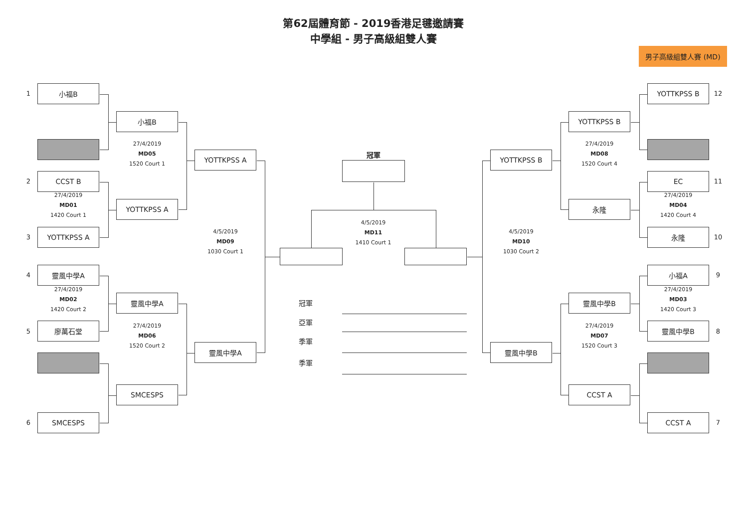第62屆體育節 - 2019香港足毽邀請賽
中學組 - 男子高級組雙人賽
男子高級組雙人賽 (MD)
1
小福B
小福B
27/4/2019
MD05
1520 Court 1
YOTTKPSS A
2
CCST B
27/4/2019
MD01
1420 Court 1
YOTTKPSS A
3
YOTTKPSS A
4/5/2019
MD09
1030 Court 1
4
靈風中學A
27/4/2019
MD02
1420 Court 2
靈風中學A
5
廖萬石堂
27/4/2019
MD06
1520 Court 2
靈風中學A
SMCESPS
6
SMCESPS
冠軍
4/5/2019
MD11
1410 Court 1
冠軍
亞軍
季軍
季軍
YOTTKPSS B
12
YOTTKPSS B
27/4/2019
MD08
1520 Court 4
YOTTKPSS B
EC
11
27/4/2019
MD04
1420 Court 4
永隆
永隆
10
4/5/2019
MD10
1030 Court 2
小福A
9
27/4/2019
MD03
1420 Court 3
靈風中學B
靈風中學B
8
27/4/2019
MD07
1520 Court 3
靈風中學B
CCST A
CCST A
7